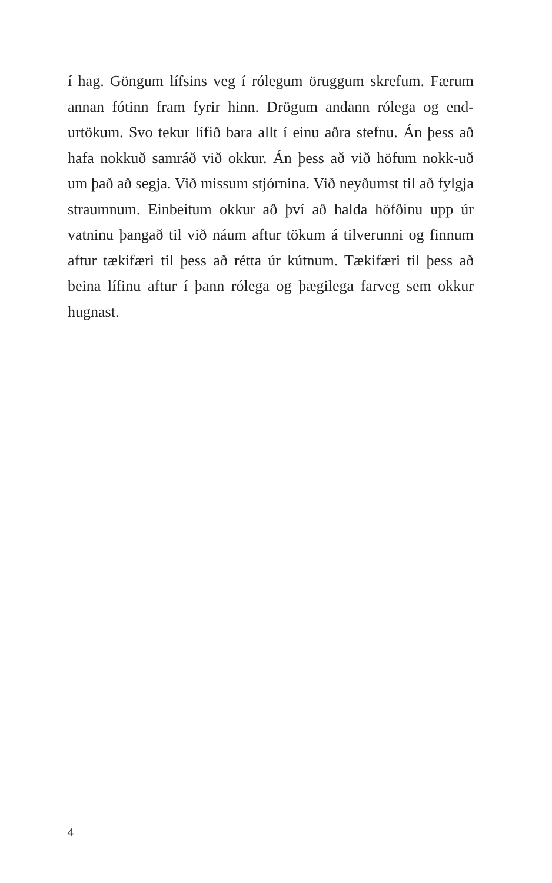í hag. Göngum lífsins veg í rólegum öruggum skrefum. Færum annan fótinn fram fyrir hinn. Drögum andann rólega og end-urtökum. Svo tekur lífið bara allt í einu aðra stefnu. Án þess að hafa nokkuð samráð við okkur. Án þess að við höfum nokk-uð um það að segja. Við missum stjórnina. Við neyðumst til að fylgja straumnum. Einbeitum okkur að því að halda höfðinu upp úr vatninu þangað til við náum aftur tökum á tilverunni og finnum aftur tækifæri til þess að rétta úr kútnum. Tækifæri til þess að beina lífinu aftur í þann rólega og þægilega farveg sem okkur hugnast.
4